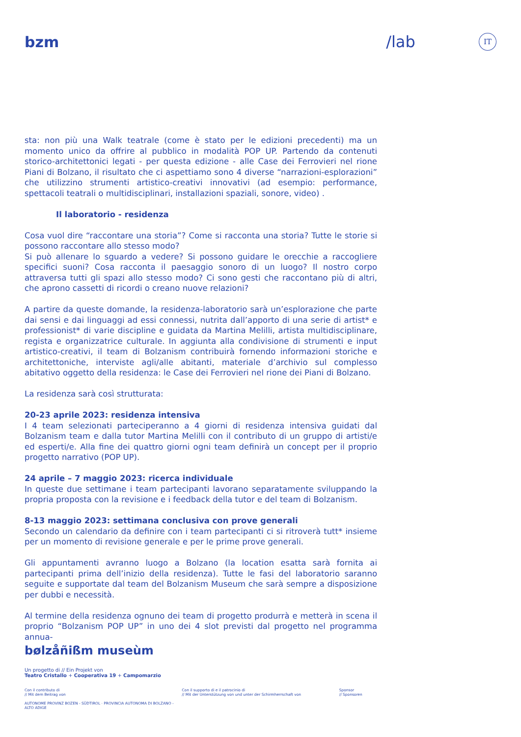bzm /lab
IT
sta: non più una Walk teatrale (come è stato per le edizioni precedenti) ma un momento unico da offrire al pubblico in modalità POP UP. Partendo da contenuti storico-architettonici legati - per questa edizione - alle Case dei Ferrovieri nel rione Piani di Bolzano, il risultato che ci aspettiamo sono 4 diverse “narrazioni-esplorazioni” che utilizzino strumenti artistico-creativi innovativi (ad esempio: performance, spettacoli teatrali o multidisciplinari, installazioni spaziali, sonore, video) .
Il laboratorio - residenza
Cosa vuol dire “raccontare una storia”? Come si racconta una storia? Tutte le storie si possono raccontare allo stesso modo?
Si può allenare lo sguardo a vedere? Si possono guidare le orecchie a raccogliere specifici suoni? Cosa racconta il paesaggio sonoro di un luogo? Il nostro corpo attraversa tutti gli spazi allo stesso modo? Ci sono gesti che raccontano più di altri, che aprono cassetti di ricordi o creano nuove relazioni?
A partire da queste domande, la residenza-laboratorio sarà un’esplorazione che parte dai sensi e dai linguaggi ad essi connessi, nutrita dall’apporto di una serie di artist* e professionist* di varie discipline e guidata da Martina Melilli, artista multidisciplinare, regista e organizzatrice culturale. In aggiunta alla condivisione di strumenti e input artistico-creativi, il team di Bolzanism contribuirà fornendo informazioni storiche e architettoniche, interviste agli/alle abitanti, materiale d’archivio sul complesso abitativo oggetto della residenza: le Case dei Ferrovieri nel rione dei Piani di Bolzano.
La residenza sarà così strutturata:
20-23 aprile 2023: residenza intensiva
I 4 team selezionati parteciperanno a 4 giorni di residenza intensiva guidati dal Bolzanism team e dalla tutor Martina Melilli con il contributo di un gruppo di artisti/e ed esperti/e. Alla fine dei quattro giorni ogni team definirà un concept per il proprio progetto narrativo (POP UP).
24 aprile – 7 maggio 2023: ricerca individuale
In queste due settimane i team partecipanti lavorano separatamente sviluppando la propria proposta con la revisione e i feedback della tutor e del team di Bolzanism.
8-13 maggio 2023: settimana conclusiva con prove generali
Secondo un calendario da definire con i team partecipanti ci si ritroverà tutt* insieme per un momento di revisione generale e per le prime prove generali.
Gli appuntamenti avranno luogo a Bolzano (la location esatta sarà fornita ai partecipanti prima dell’inizio della residenza). Tutte le fasi del laboratorio saranno seguite e supportate dal team del Bolzanism Museum che sarà sempre a disposizione per dubbi e necessità.
Al termine della residenza ognuno dei team di progetto produrrà e metterà in scena il proprio “Bolzanism POP UP” in uno dei 4 slot previsti dal progetto nel programma annua-
bølzåñißm museùm
Un progetto di // Ein Projekt von
Teatro Cristallo + Cooperativa 19 + Campomarzio
Con il contributo di
// Mit dem Beitrag von
AUTONOME PROVINZ BOZEN - SÜDTIROL · PROVINCIA AUTONOMA DI BOLZANO - ALTO ADIGE
Con il supporto di e il patrocinio di
// Mit der Unterstützung von und unter der Schirmherrschaft von
Sponsor
// Sponsoren